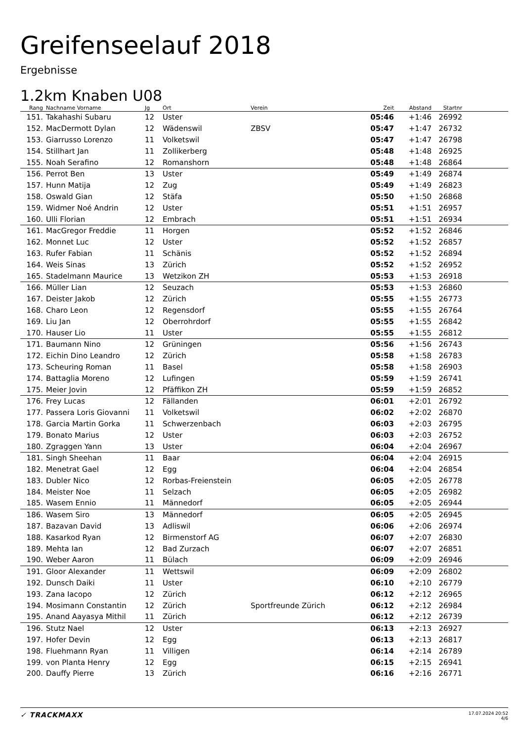Greifenseelauf 2018
Ergebnisse
1.2km Knaben U08
| Rang | Nachname Vorname | Jg | Ort | Verein | Zeit | Abstand | Startnr | |
| --- | --- | --- | --- | --- | --- | --- | --- | --- |
| 151. | Takahashi Subaru | 12 | Uster | | 05:46 | +1:46 | 26992 | |
| 152. | MacDermott Dylan | 12 | Wädenswil | ZBSV | 05:47 | +1:47 | 26732 | |
| 153. | Giarrusso Lorenzo | 11 | Volketswil | | 05:47 | +1:47 | 26798 | |
| 154. | Stillhart Jan | 11 | Zollikerberg | | 05:48 | +1:48 | 26925 | |
| 155. | Noah Serafino | 12 | Romanshorn | | 05:48 | +1:48 | 26864 | |
| 156. | Perrot Ben | 13 | Uster | | 05:49 | +1:49 | 26874 | |
| 157. | Hunn Matija | 12 | Zug | | 05:49 | +1:49 | 26823 | |
| 158. | Oswald Gian | 12 | Stäfa | | 05:50 | +1:50 | 26868 | |
| 159. | Widmer Noé Andrin | 12 | Uster | | 05:51 | +1:51 | 26957 | |
| 160. | Ulli Florian | 12 | Embrach | | 05:51 | +1:51 | 26934 | |
| 161. | MacGregor Freddie | 11 | Horgen | | 05:52 | +1:52 | 26846 | |
| 162. | Monnet Luc | 12 | Uster | | 05:52 | +1:52 | 26857 | |
| 163. | Rufer Fabian | 11 | Schänis | | 05:52 | +1:52 | 26894 | |
| 164. | Weis Sinas | 13 | Zürich | | 05:52 | +1:52 | 26952 | |
| 165. | Stadelmann Maurice | 13 | Wetzikon ZH | | 05:53 | +1:53 | 26918 | |
| 166. | Müller Lian | 12 | Seuzach | | 05:53 | +1:53 | 26860 | |
| 167. | Deister Jakob | 12 | Zürich | | 05:55 | +1:55 | 26773 | |
| 168. | Charo Leon | 12 | Regensdorf | | 05:55 | +1:55 | 26764 | |
| 169. | Liu Jan | 12 | Oberrohrdorf | | 05:55 | +1:55 | 26842 | |
| 170. | Hauser Lio | 11 | Uster | | 05:55 | +1:55 | 26812 | |
| 171. | Baumann Nino | 12 | Grüningen | | 05:56 | +1:56 | 26743 | |
| 172. | Eichin Dino Leandro | 12 | Zürich | | 05:58 | +1:58 | 26783 | |
| 173. | Scheuring Roman | 11 | Basel | | 05:58 | +1:58 | 26903 | |
| 174. | Battaglia Moreno | 12 | Lufingen | | 05:59 | +1:59 | 26741 | |
| 175. | Meier Jovin | 12 | Pfäffikon ZH | | 05:59 | +1:59 | 26852 | |
| 176. | Frey Lucas | 12 | Fällanden | | 06:01 | +2:01 | 26792 | |
| 177. | Passera Loris Giovanni | 11 | Volketswil | | 06:02 | +2:02 | 26870 | |
| 178. | Garcia Martin Gorka | 11 | Schwerzenbach | | 06:03 | +2:03 | 26795 | |
| 179. | Bonato Marius | 12 | Uster | | 06:03 | +2:03 | 26752 | |
| 180. | Zgraggen Yann | 13 | Uster | | 06:04 | +2:04 | 26967 | |
| 181. | Singh Sheehan | 11 | Baar | | 06:04 | +2:04 | 26915 | |
| 182. | Menetrat Gael | 12 | Egg | | 06:04 | +2:04 | 26854 | |
| 183. | Dubler Nico | 12 | Rorbas-Freienstein | | 06:05 | +2:05 | 26778 | |
| 184. | Meister Noe | 11 | Selzach | | 06:05 | +2:05 | 26982 | |
| 185. | Wasem Ennio | 11 | Männedorf | | 06:05 | +2:05 | 26944 | |
| 186. | Wasem Siro | 13 | Männedorf | | 06:05 | +2:05 | 26945 | |
| 187. | Bazavan David | 13 | Adliswil | | 06:06 | +2:06 | 26974 | |
| 188. | Kasarkod Ryan | 12 | Birmenstorf AG | | 06:07 | +2:07 | 26830 | |
| 189. | Mehta Ian | 12 | Bad Zurzach | | 06:07 | +2:07 | 26851 | |
| 190. | Weber Aaron | 11 | Bülach | | 06:09 | +2:09 | 26946 | |
| 191. | Gloor Alexander | 11 | Wettswil | | 06:09 | +2:09 | 26802 | |
| 192. | Dunsch Daiki | 11 | Uster | | 06:10 | +2:10 | 26779 | |
| 193. | Zana Iacopo | 12 | Zürich | | 06:12 | +2:12 | 26965 | |
| 194. | Mosimann Constantin | 12 | Zürich | Sportfreunde Zürich | 06:12 | +2:12 | 26984 | |
| 195. | Anand Aayasya Mithil | 11 | Zürich | | 06:12 | +2:12 | 26739 | |
| 196. | Stutz Nael | 12 | Uster | | 06:13 | +2:13 | 26927 | |
| 197. | Hofer Devin | 12 | Egg | | 06:13 | +2:13 | 26817 | |
| 198. | Fluehmann Ryan | 11 | Villigen | | 06:14 | +2:14 | 26789 | |
| 199. | von Planta Henry | 12 | Egg | | 06:15 | +2:15 | 26941 | |
| 200. | Dauffy Pierre | 13 | Zürich | | 06:16 | +2:16 | 26771 | |
✓ TRACKMAXX
17.07.2024 20:52
4/6